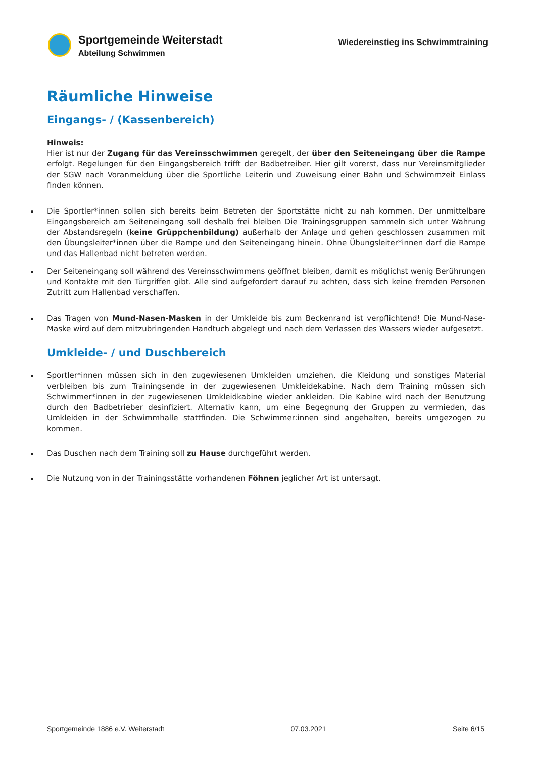Sportgemeinde Weiterstadt
Abteilung Schwimmen
Wiedereinstieg ins Schwimmtraining
Räumliche Hinweise
Eingangs- / (Kassenbereich)
Hinweis:
Hier ist nur der Zugang für das Vereinsschwimmen geregelt, der über den Seiteneingang über die Rampe erfolgt. Regelungen für den Eingangsbereich trifft der Badbetreiber. Hier gilt vorerst, dass nur Vereinsmitglieder der SGW nach Voranmeldung über die Sportliche Leiterin und Zuweisung einer Bahn und Schwimmzeit Einlass finden können.
Die Sportler*innen sollen sich bereits beim Betreten der Sportstätte nicht zu nah kommen. Der unmittelbare Eingangsbereich am Seiteneingang soll deshalb frei bleiben Die Trainingsgruppen sammeln sich unter Wahrung der Abstandsregeln (keine Grüppchenbildung) außerhalb der Anlage und gehen geschlossen zusammen mit den Übungsleiter*innen über die Rampe und den Seiteneingang hinein. Ohne Übungsleiter*innen darf die Rampe und das Hallenbad nicht betreten werden.
Der Seiteneingang soll während des Vereinsschwimmens geöffnet bleiben, damit es möglichst wenig Berührungen und Kontakte mit den Türgriffen gibt. Alle sind aufgefordert darauf zu achten, dass sich keine fremden Personen Zutritt zum Hallenbad verschaffen.
Das Tragen von Mund-Nasen-Masken in der Umkleide bis zum Beckenrand ist verpflichtend! Die Mund-Nase-Maske wird auf dem mitzubringenden Handtuch abgelegt und nach dem Verlassen des Wassers wieder aufgesetzt.
Umkleide- / und Duschbereich
Sportler*innen müssen sich in den zugewiesenen Umkleiden umziehen, die Kleidung und sonstiges Material verbleiben bis zum Trainingsende in der zugewiesenen Umkleidekabine. Nach dem Training müssen sich Schwimmer*innen in der zugewiesenen Umkleidkabine wieder ankleiden. Die Kabine wird nach der Benutzung durch den Badbetrieber desinfiziert. Alternativ kann, um eine Begegnung der Gruppen zu vermieden, das Umkleiden in der Schwimmhalle stattfinden. Die Schwimmer:innen sind angehalten, bereits umgezogen zu kommen.
Das Duschen nach dem Training soll zu Hause durchgeführt werden.
Die Nutzung von in der Trainingsstätte vorhandenen Föhnen jeglicher Art ist untersagt.
Sportgemeinde 1886 e.V. Weiterstadt 07.03.2021 Seite 6/15